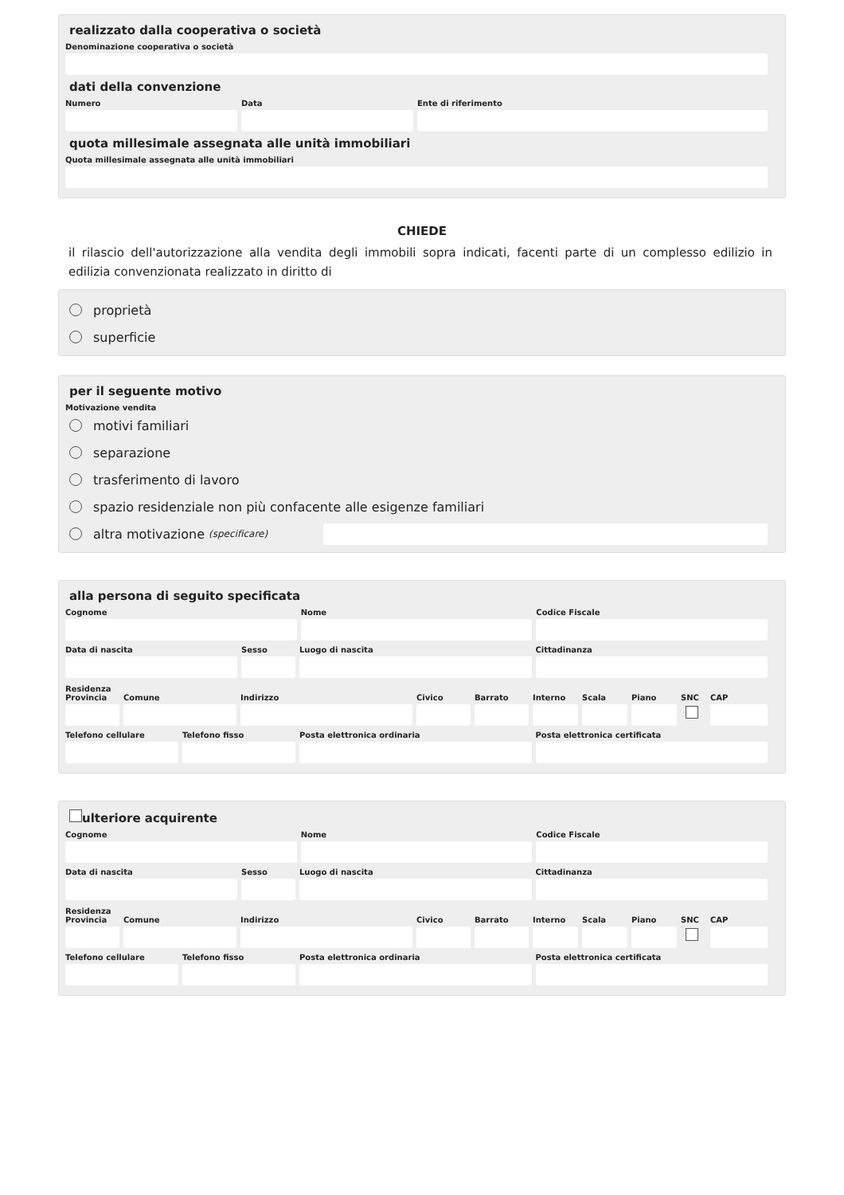realizzato dalla cooperativa o società
Denominazione cooperativa o società
dati della convenzione
Numero Data Ente di riferimento
quota millesimale assegnata alle unità immobiliari
Quota millesimale assegnata alle unità immobiliari
CHIEDE
il rilascio dell'autorizzazione alla vendita degli immobili sopra indicati, facenti parte di un complesso edilizio in edilizia convenzionata realizzato in diritto di
proprietà
superficie
per il seguente motivo
Motivazione vendita
motivi familiari
separazione
trasferimento di lavoro
spazio residenziale non più confacente alle esigenze familiari
altra motivazione (specificare)
alla persona di seguito specificata
Cognome Nome Codice Fiscale
Data di nascita Sesso Luogo di nascita Cittadinanza
Residenza
Provincia
Comune Indirizzo Civico Barrato Interno
Scala Piano SNC CAP
Telefono cellulare
Telefono fisso Posta elettronica ordinaria Posta elettronica certificata
ulteriore acquirente
Cognome Nome Codice Fiscale
Data di nascita Sesso Luogo di nascita Cittadinanza
Residenza
Provincia
Comune Indirizzo Civico Barrato Interno
Scala Piano SNC CAP
Telefono cellulare
Telefono fisso Posta elettronica ordinaria Posta elettronica certificata